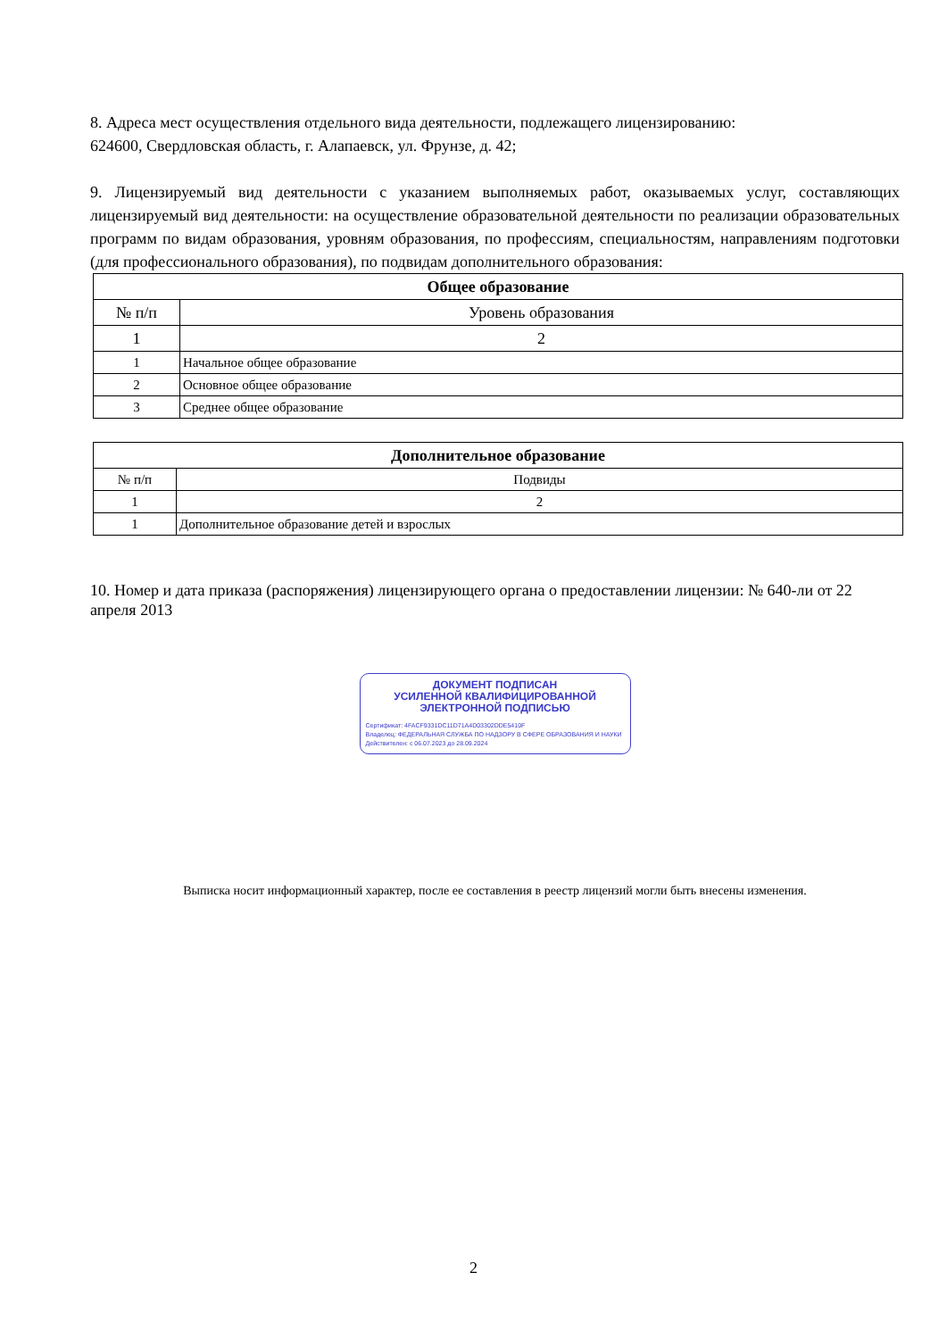8. Адреса мест осуществления отдельного вида деятельности, подлежащего лицензированию:
624600, Свердловская область, г. Алапаевск, ул. Фрунзе, д. 42;
9. Лицензируемый вид деятельности с указанием выполняемых работ, оказываемых услуг, составляющих лицензируемый вид деятельности: на осуществление образовательной деятельности по реализации образовательных программ по видам образования, уровням образования, по профессиям, специальностям, направлениям подготовки (для профессионального образования), по подвидам дополнительного образования:
| Общее образование | |
| --- | --- |
| № п/п | Уровень образования |
| 1 | 2 |
| 1 | Начальное общее образование |
| 2 | Основное общее образование |
| 3 | Среднее общее образование |
| Дополнительное образование | |
| --- | --- |
| № п/п | Подвиды |
| 1 | 2 |
| 1 | Дополнительное образование детей и взрослых |
10. Номер и дата приказа (распоряжения) лицензирующего органа о предоставлении лицензии: № 640-ли от 22 апреля 2013
ДОКУМЕНТ ПОДПИСАН
УСИЛЕННОЙ КВАЛИФИЦИРОВАННОЙ
ЭЛЕКТРОННОЙ ПОДПИСЬЮ
Сертификат: 4FACF9331DC11D71A4D03302DDE5410F
Владелец: ФЕДЕРАЛЬНАЯ СЛУЖБА ПО НАДЗОРУ В СФЕРЕ ОБРАЗОВАНИЯ И НАУКИ
Действителен: с 06.07.2023 до 28.09.2024
Выписка носит информационный характер, после ее составления в реестр лицензий могли быть внесены изменения.
2